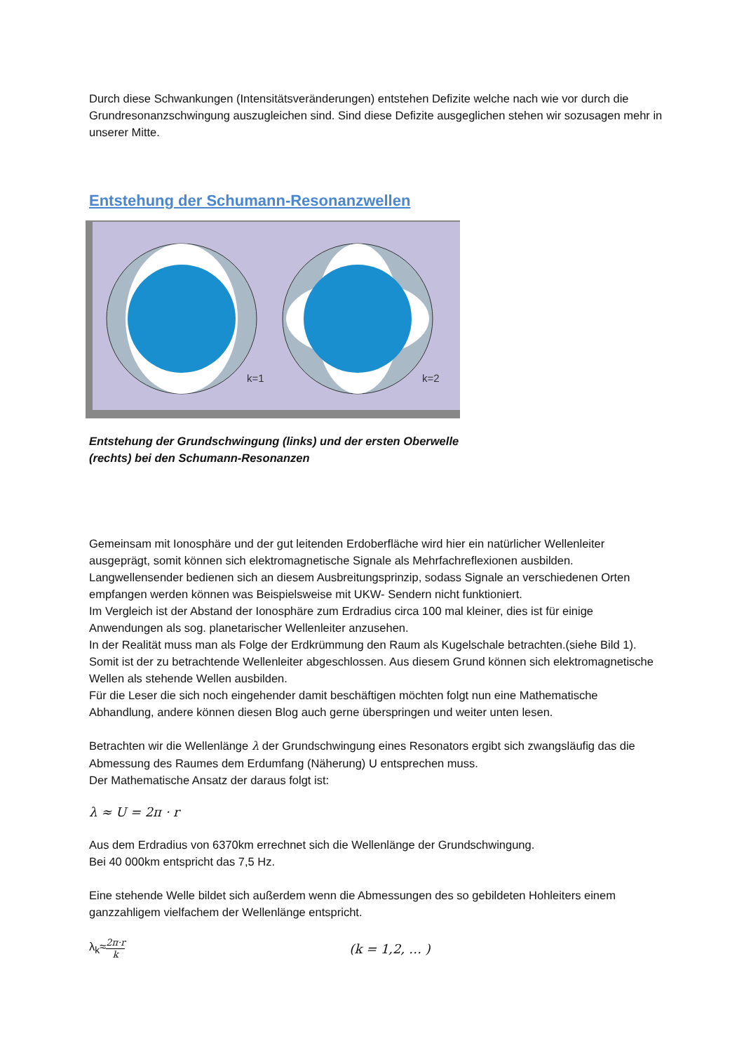Durch diese Schwankungen (Intensitätsveränderungen) entstehen Defizite welche nach wie vor durch die Grundresonanzschwingung auszugleichen sind. Sind diese Defizite ausgeglichen stehen wir sozusagen mehr in unserer Mitte.
Entstehung der Schumann-Resonanzwellen
k=1
k=2
Entstehung der Grundschwingung (links) und der ersten Oberwelle (rechts) bei den Schumann-Resonanzen
Gemeinsam mit Ionosphäre und der gut leitenden Erdoberfläche wird hier ein natürlicher Wellenleiter ausgeprägt, somit können sich elektromagnetische Signale als Mehrfachreflexionen ausbilden.
Langwellensender bedienen sich an diesem Ausbreitungsprinzip, sodass Signale an verschiedenen Orten empfangen werden können was Beispielsweise mit UKW- Sendern nicht funktioniert.
Im Vergleich ist der Abstand der Ionosphäre zum Erdradius circa 100 mal kleiner, dies ist für einige Anwendungen als sog. planetarischer Wellenleiter anzusehen.
In der Realität muss man als Folge der Erdkrümmung den Raum als Kugelschale betrachten.(siehe Bild 1). Somit ist der zu betrachtende Wellenleiter abgeschlossen. Aus diesem Grund können sich elektromagnetische Wellen als stehende Wellen ausbilden.
Für die Leser die sich noch eingehender damit beschäftigen möchten folgt nun eine Mathematische Abhandlung, andere können diesen Blog auch gerne überspringen und weiter unten lesen.
Betrachten wir die Wellenlänge λ der Grundschwingung eines Resonators ergibt sich zwangsläufig das die Abmessung des Raumes dem Erdumfang (Näherung) U entsprechen muss.
Der Mathematische Ansatz der daraus folgt ist:
λ ≈ U = 2π · r
Aus dem Erdradius von 6370km errechnet sich die Wellenlänge der Grundschwingung.
Bei 40 000km entspricht das 7,5 Hz.
Eine stehende Welle bildet sich außerdem wenn die Abmessungen des so gebildeten Hohleiters einem ganzzahligem vielfachem der Wellenlänge entspricht.
λ<sub>k</sub>≈ 2π·r k (k = 1,2, … )